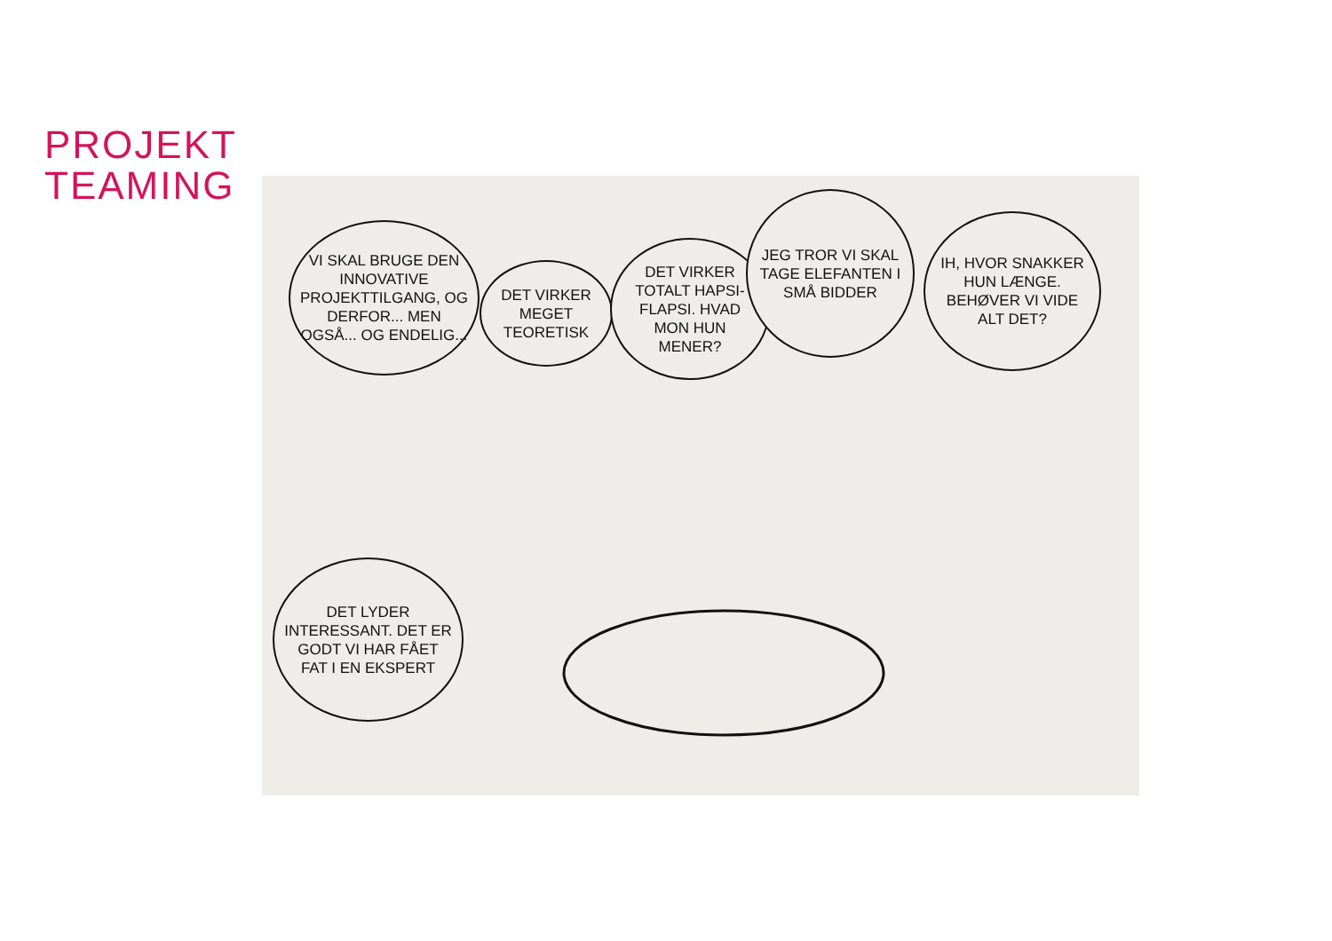PROJEKT
TEAMING
VI SKAL BRUGE DEN INNOVATIVE PROJEKTTILGANG, OG DERFOR... MEN OGSÅ... OG ENDELIG...
DET VIRKER MEGET TEORETISK
DET VIRKER TOTALT HAPSI-FLAPSI. HVAD MON HUN MENER?
JEG TROR VI SKAL TAGE ELEFANTEN I SMÅ BIDDER
IH, HVOR SNAKKER HUN LÆNGE. BEHØVER VI VIDE ALT DET?
DET LYDER INTERESSANT. DET ER GODT VI HAR FÅET FAT I EN EKSPERT